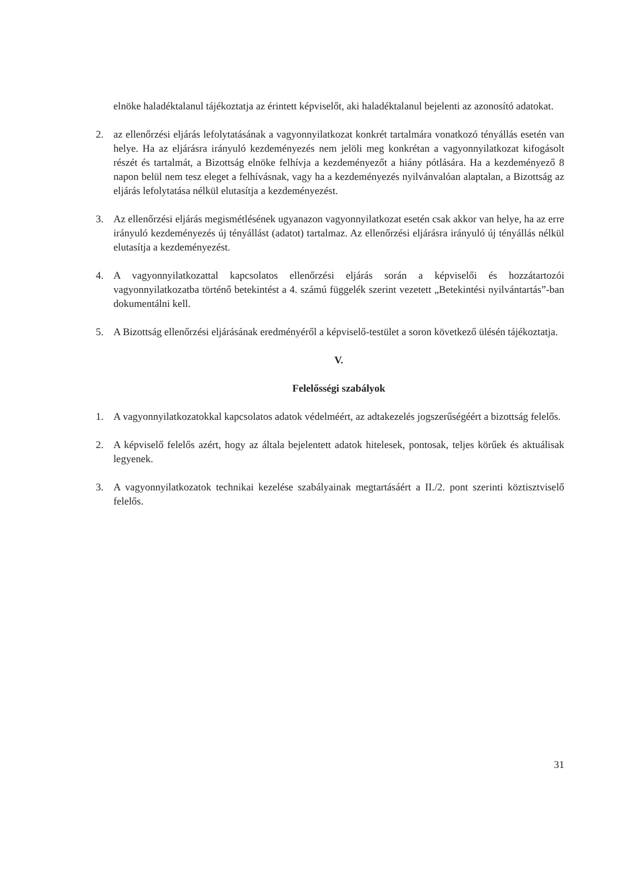elnöke haladéktalanul tájékoztatja az érintett képviselőt, aki haladéktalanul bejelenti az azonosító adatokat.
2. az ellenőrzési eljárás lefolytatásának a vagyonnyilatkozat konkrét tartalmára vonatkozó tényállás esetén van helye. Ha az eljárásra irányuló kezdeményezés nem jelöli meg konkrétan a vagyonnyilatkozat kifogásolt részét és tartalmát, a Bizottság elnöke felhívja a kezdeményezőt a hiány pótlására. Ha a kezdeményező 8 napon belül nem tesz eleget a felhívásnak, vagy ha a kezdeményezés nyilvánvalóan alaptalan, a Bizottság az eljárás lefolytatása nélkül elutasítja a kezdeményezést.
3. Az ellenőrzési eljárás megismétlésének ugyanazon vagyonnyilatkozat esetén csak akkor van helye, ha az erre irányuló kezdeményezés új tényállást (adatot) tartalmaz. Az ellenőrzési eljárásra irányuló új tényállás nélkül elutasítja a kezdeményezést.
4. A vagyonnyilatkozattal kapcsolatos ellenőrzési eljárás során a képviselői és hozzátartozói vagyonnyilatkozatba történő betekintést a 4. számú függelék szerint vezetett „Betekintési nyilvántartás”-ban dokumentálni kell.
5. A Bizottság ellenőrzési eljárásának eredményéről a képviselő-testület a soron következő ülésén tájékoztatja.
V.
Felelősségi szabályok
1. A vagyonnyilatkozatokkal kapcsolatos adatok védelméért, az adtakezelés jogszerűségéért a bizottság felelős.
2. A képviselő felelős azért, hogy az általa bejelentett adatok hitelesek, pontosak, teljes körűek és aktuálisak legyenek.
3. A vagyonnyilatkozatok technikai kezelése szabályainak megtartásáért a II./2. pont szerinti köztisztviselő felelős.
31